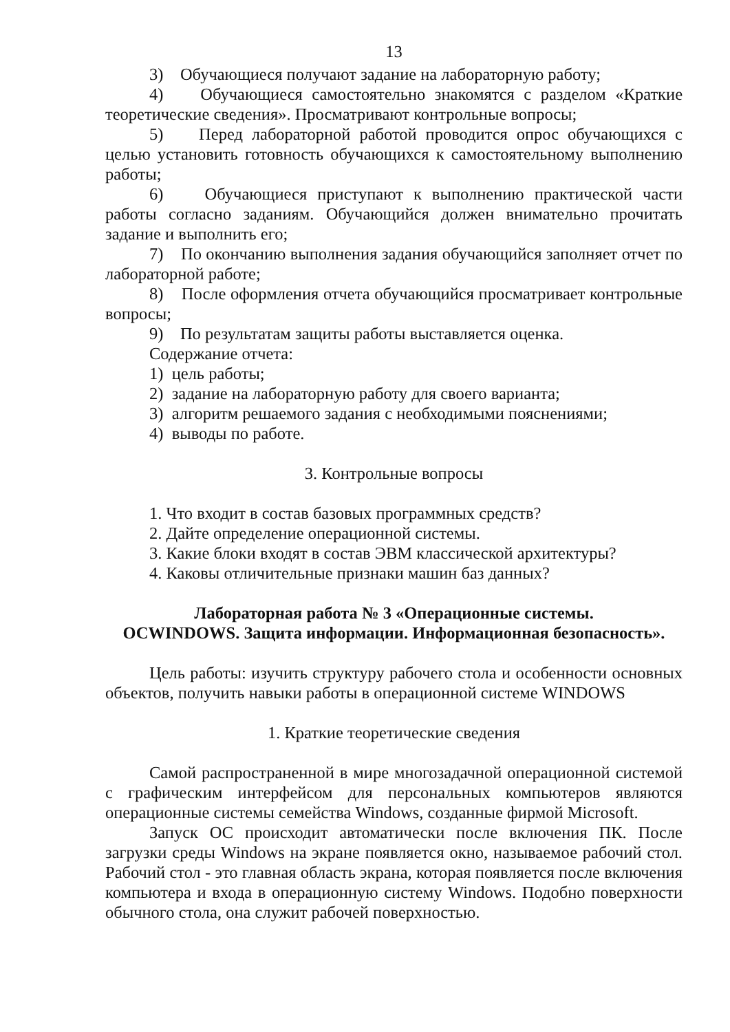13
3) Обучающиеся получают задание на лабораторную работу;
4) Обучающиеся самостоятельно знакомятся с разделом «Краткие теоретические сведения». Просматривают контрольные вопросы;
5) Перед лабораторной работой проводится опрос обучающихся с целью установить готовность обучающихся к самостоятельному выполнению работы;
6) Обучающиеся приступают к выполнению практической части работы согласно заданиям. Обучающийся должен внимательно прочитать задание и выполнить его;
7) По окончанию выполнения задания обучающийся заполняет отчет по лабораторной работе;
8) После оформления отчета обучающийся просматривает контрольные вопросы;
9) По результатам защиты работы выставляется оценка.
Содержание отчета:
1) цель работы;
2) задание на лабораторную работу для своего варианта;
3) алгоритм решаемого задания с необходимыми пояснениями;
4) выводы по работе.
3. Контрольные вопросы
1. Что входит в состав базовых программных средств?
2. Дайте определение операционной системы.
3. Какие блоки входят в состав ЭВМ классической архитектуры?
4. Каковы отличительные признаки машин баз данных?
Лабораторная работа № 3 «Операционные системы.
ОСWINDOWS. Защита информации. Информационная безопасность».
Цель работы: изучить структуру рабочего стола и особенности основных объектов, получить навыки работы в операционной системе WINDOWS
1. Краткие теоретические сведения
Самой распространенной в мире многозадачной операционной системой с графическим интерфейсом для персональных компьютеров являются операционные системы семейства Windows, созданные фирмой Microsoft.
Запуск ОС происходит автоматически после включения ПК. После загрузки среды Windows на экране появляется окно, называемое рабочий стол. Рабочий стол - это главная область экрана, которая появляется после включения компьютера и входа в операционную систему Windows. Подобно поверхности обычного стола, она служит рабочей поверхностью.